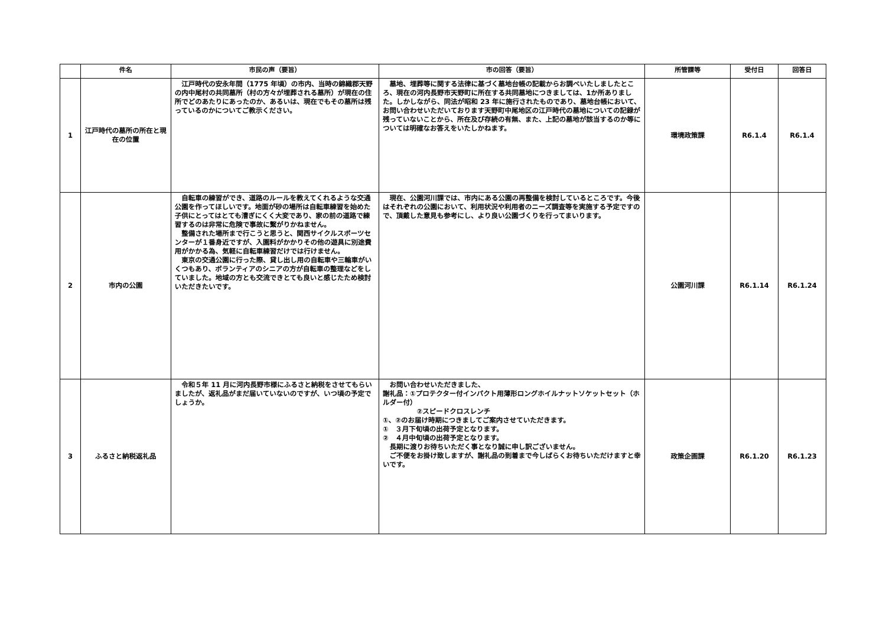| | 件名 | 市民の声（要旨） | 市の回答（要旨） | 所管課等 | 受付日 | 回答日 |
| --- | --- | --- | --- | --- | --- | --- |
| 1 | 江戸時代の墓所の所在と現在の位置 | 江戸時代の安永年間（1775 年頃）の市内、当時の錦織郡天野の内中尾村の共同墓所（村の方々が埋葬される墓所）が現在の住所でどのあたりにあったのか、あるいは、現在でもその墓所は残っているのかについてご教示ください。 | 墓地、埋葬等に関する法律に基づく墓地台帳の記載からお調べいたしましたところ、現在の河内長野市天野町に所在する共同墓地につきましては、1か所ありました。しかしながら、同法が昭和 23 年に施行されたものであり、墓地台帳において、お問い合わせいただいております天野町中尾地区の江戸時代の墓地についての記録が残っていないことから、所在及び存続の有無、また、上記の墓地が該当するのか等については明確なお答えをいたしかねます。 | 環境政策課 | R6.1.4 | R6.1.4 |
| 2 | 市内の公園 | 自転車の練習ができ、道路のルールを教えてくれるような交通公園を作ってほしいです。地面が砂の場所は自転車練習を始めた子供にとってはとても漕ぎにくく大変であり、家の前の道路で練習するのは非常に危険で事故に繋がりかねません。 整備された場所まで行こうと思うと、関西サイクルスポーツセンターが１番身近ですが、入園料がかかりその他の遊具に別途費用がかかる為、気軽に自転車練習だけでは行けません。 東京の交通公園に行った際、貸し出し用の自転車や三輪車がいくつもあり、ボランティアのシニアの方が自転車の整理などをしていました。地域の方とも交流できとても良いと感じたため検討いただきたいです。 | 現在、公園河川課では、市内にある公園の再整備を検討しているところです。今後はそれぞれの公園において、利用状況や利用者のニーズ調査等を実施する予定ですので、頂戴した意見も参考にし、より良い公園づくりを行ってまいります。 | 公園河川課 | R6.1.14 | R6.1.24 |
| 3 | ふるさと納税返礼品 | 令和５年 11 月に河内長野市様にふるさと納税をさせてもらいましたが、返礼品がまだ届いていないのですが、いつ頃の予定でしょうか。 | お問い合わせいただきました、 謝礼品：①プロテクター付インパクト用薄形ロングホイルナットソケットセット（ホルダー付） ②スピードクロスレンチ ①、②のお届け時期につきましてご案内させていただきます。 ① ３月下旬頃の出荷予定となります。 ② ４月中旬頃の出荷予定となります。 長期に渡りお待ちいただく事となり誠に申し訳ございません。 ご不便をお掛け致しますが、謝礼品の到着まで今しばらくお待ちいただけますと幸いです。 | 政策企画課 | R6.1.20 | R6.1.23 |